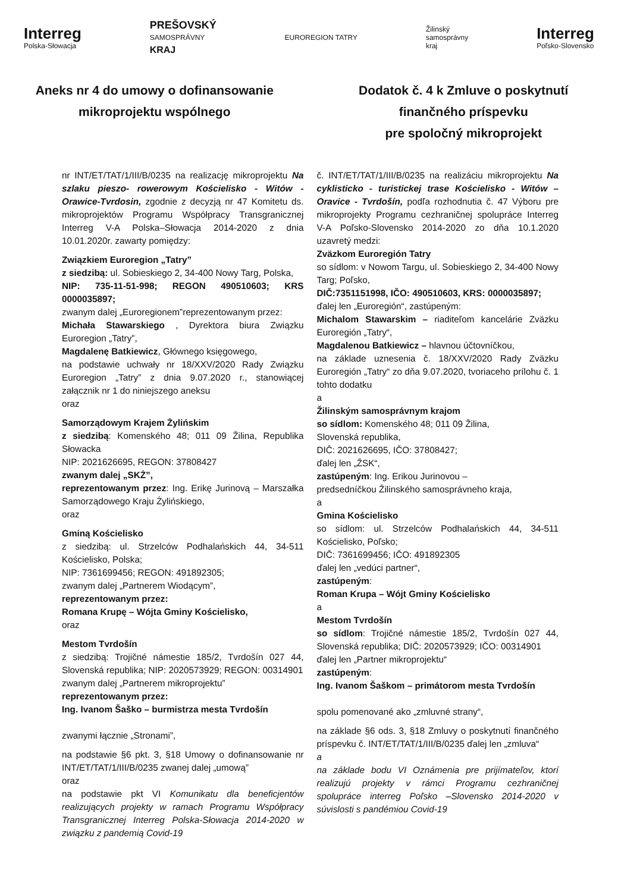Interreg
Polska-Słowacja
PREŠOVSKÝ
SAMOSPRÁVNY
KRAJ
EUROREGION TATRY
Žilinský
samosprávny
kraj
Interreg
Poľsko-Slovensko
Aneks nr 4 do umowy o dofinansowanie
mikroprojektu wspólnego
Dodatok č. 4 k Zmluve o poskytnutí
finančného príspevku
pre spoločný mikroprojekt
nr INT/ET/TAT/1/III/B/0235 na realizację mikroprojektu Na szlaku pieszo- rowerowym Kościelisko - Witów - Orawice-Tvrdosin, zgodnie z decyzją nr 47 Komitetu ds. mikroprojektów Programu Współpracy Transgranicznej Interreg V-A Polska–Słowacja 2014-2020 z dnia 10.01.2020r. zawarty pomiędzy:
Związkiem Euroregion „Tatry”
z siedzibą: ul. Sobieskiego 2, 34-400 Nowy Targ, Polska,
NIP: 735-11-51-998; REGON 490510603; KRS 0000035897;
zwanym dalej „Euroregionem”reprezentowanym przez:
Michała Stawarskiego , Dyrektora biura Związku Euroregion „Tatry”,
Magdalenę Batkiewicz, Głównego księgowego,
na podstawie uchwały nr 18/XXV/2020 Rady Związku Euroregion „Tatry” z dnia 9.07.2020 r., stanowiącej załącznik nr 1 do niniejszego aneksu
oraz
Samorządowym Krajem Żylińskim
z siedzibą: Komenského 48; 011 09 Žilina, Republika Słowacka
NIP: 2021626695, REGON: 37808427
zwanym dalej „SKŻ”,
reprezentowanym przez: Ing. Erikę Jurinovą – Marszałka Samorządowego Kraju Żylińskiego,
oraz
Gminą Kościelisko
z siedzibą: ul. Strzelców Podhalańskich 44, 34-511 Kościelisko, Polska;
NIP: 7361699456; REGON: 491892305;
zwanym dalej „Partnerem Wiodącym”,
reprezentowanym przez:
Romana Krupę – Wójta Gminy Kościelisko,
oraz
Mestom Tvrdošín
z siedzibą: Trojičné námestie 185/2, Tvrdošín 027 44, Slovenská republika; NIP: 2020573929; REGON: 00314901
zwanym dalej „Partnerem mikroprojektu”
reprezentowanym przez:
Ing. Ivanom Šaško – burmistrza mesta Tvrdošín
zwanymi łącznie „Stronami”,
na podstawie §6 pkt. 3, §18 Umowy o dofinansowanie nr INT/ET/TAT/1/III/B/0235 zwanej dalej „umową”
oraz
na podstawie pkt VI Komunikatu dla beneficjentów realizujących projekty w ramach Programu Współpracy Transgranicznej Interreg Polska-Słowacja 2014-2020 w związku z pandemią Covid-19
č. INT/ET/TAT/1/III/B/0235 na realizáciu mikroprojektu Na cyklisticko - turistickej trase Kościelisko - Witów – Oravice - Tvrdošín, podľa rozhodnutia č. 47 Výboru pre mikroprojekty Programu cezhraničnej spolupráce Interreg V-A Poľsko-Slovensko 2014-2020 zo dňa 10.1.2020 uzavretý medzi:
Zväzkom Euroregión Tatry
so sídlom: v Nowom Targu, ul. Sobieskiego 2, 34-400 Nowy Targ; Poľsko,
DIČ:7351151998, IČO: 490510603, KRS: 0000035897;
ďalej len „Euroregión“, zastúpeným:
Michalom Stawarskim – riaditeľom kancelárie Zväzku Euroregión „Tatry“,
Magdalenou Batkiewicz – hlavnou účtovníčkou,
na základe uznesenia č. 18/XXV/2020 Rady Zväzku Euroregión „Tatry“ zo dňa 9.07.2020, tvoriaceho prílohu č. 1 tohto dodatku
a
Žilinským samosprávnym krajom
so sídlom: Komenského 48; 011 09 Žilina,
Slovenská republika,
DIČ: 2021626695, IČO: 37808427;
ďalej len „ŽSK“,
zastúpeným: Ing. Erikou Jurinovou –
predsedníčkou Žilinského samosprávneho kraja,
a
Gmina Kościelisko
so sídlom: ul. Strzelców Podhalańskich 44, 34-511 Kościelisko, Poľsko;
DIČ: 7361699456; IČO: 491892305
ďalej len „vedúci partner“,
zastúpeným:
Roman Krupa – Wójt Gminy Kościelisko
a
Mestom Tvrdošín
so sídlom: Trojičné námestie 185/2, Tvrdošín 027 44, Slovenská republika; DIČ: 2020573929; IČO: 00314901
ďalej len „Partner mikroprojektu“
zastúpeným:
Ing. Ivanom Šaškom – primátorom mesta Tvrdošín
spolu pomenované ako „zmluvné strany“,
na základe §6 ods. 3, §18 Zmluvy o poskytnutí finančného príspevku č. INT/ET/TAT/1/III/B/0235 ďalej len „zmluva“
a
na základe bodu VI Oznámenia pre prijímateľov, ktorí realizujú projekty v rámci Programu cezhraničnej spolupráce interreg Poľsko –Slovensko 2014-2020 v súvislosti s pandémiou Covid-19